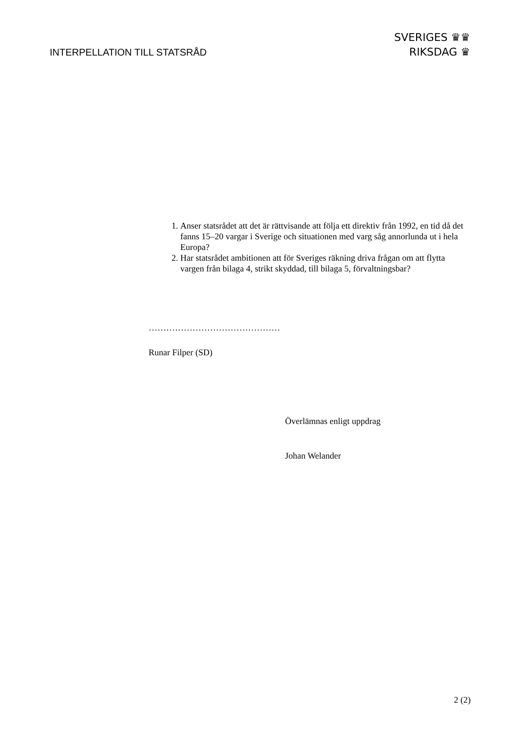INTERPELLATION TILL STATSRÅD
SVERIGES ♛♛
RIKSDAG ♛
1. Anser statsrådet att det är rättvisande att följa ett direktiv från 1992, en tid då det fanns 15–20 vargar i Sverige och situationen med varg såg annorlunda ut i hela Europa?
2. Har statsrådet ambitionen att för Sveriges räkning driva frågan om att flytta vargen från bilaga 4, strikt skyddad, till bilaga 5, förvaltningsbar?
………………………………………
Runar Filper (SD)
Överlämnas enligt uppdrag
Johan Welander
2 (2)